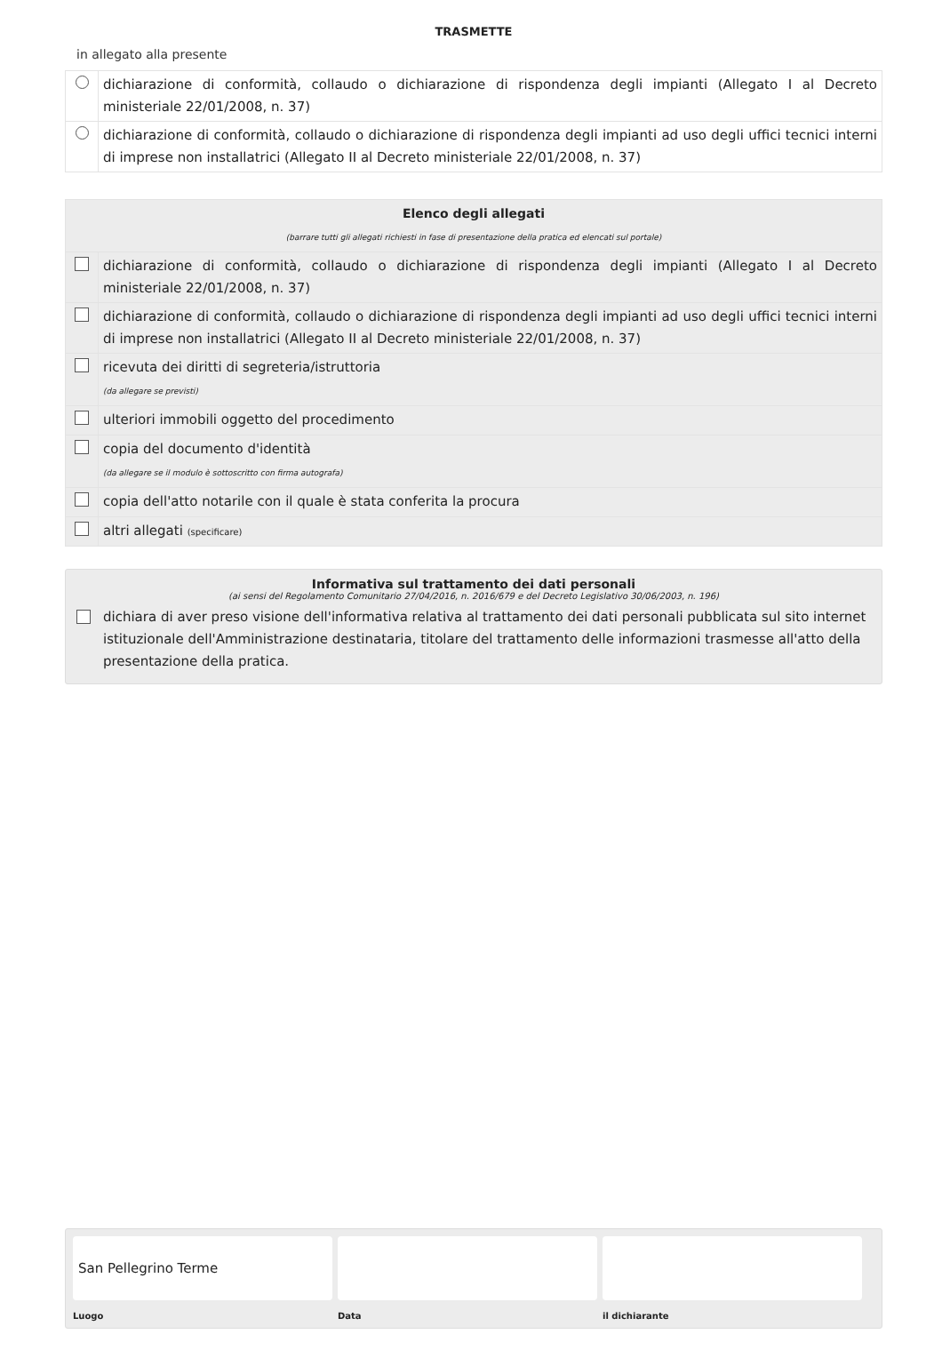TRASMETTE
in allegato alla presente
| | dichiarazione di conformità, collaudo o dichiarazione di rispondenza degli impianti (Allegato I al Decreto ministeriale 22/01/2008, n. 37) |
| | dichiarazione di conformità, collaudo o dichiarazione di rispondenza degli impianti ad uso degli uffici tecnici interni di imprese non installatrici (Allegato II al Decreto ministeriale 22/01/2008, n. 37) |
| Elenco degli allegati (barrare tutti gli allegati richiesti in fase di presentazione della pratica ed elencati sul portale) | |
| | dichiarazione di conformità, collaudo o dichiarazione di rispondenza degli impianti (Allegato I al Decreto ministeriale 22/01/2008, n. 37) |
| | dichiarazione di conformità, collaudo o dichiarazione di rispondenza degli impianti ad uso degli uffici tecnici interni di imprese non installatrici (Allegato II al Decreto ministeriale 22/01/2008, n. 37) |
| | ricevuta dei diritti di segreteria/istruttoria (da allegare se previsti) |
| | ulteriori immobili oggetto del procedimento |
| | copia del documento d'identità (da allegare se il modulo è sottoscritto con firma autografa) |
| | copia dell'atto notarile con il quale è stata conferita la procura |
| | altri allegati (specificare) |
Informativa sul trattamento dei dati personali
(ai sensi del Regolamento Comunitario 27/04/2016, n. 2016/679 e del Decreto Legislativo 30/06/2003, n. 196)
dichiara di aver preso visione dell'informativa relativa al trattamento dei dati personali pubblicata sul sito internet istituzionale dell'Amministrazione destinataria, titolare del trattamento delle informazioni trasmesse all'atto della presentazione della pratica.
San Pellegrino Terme
Luogo
Data il dichiarante